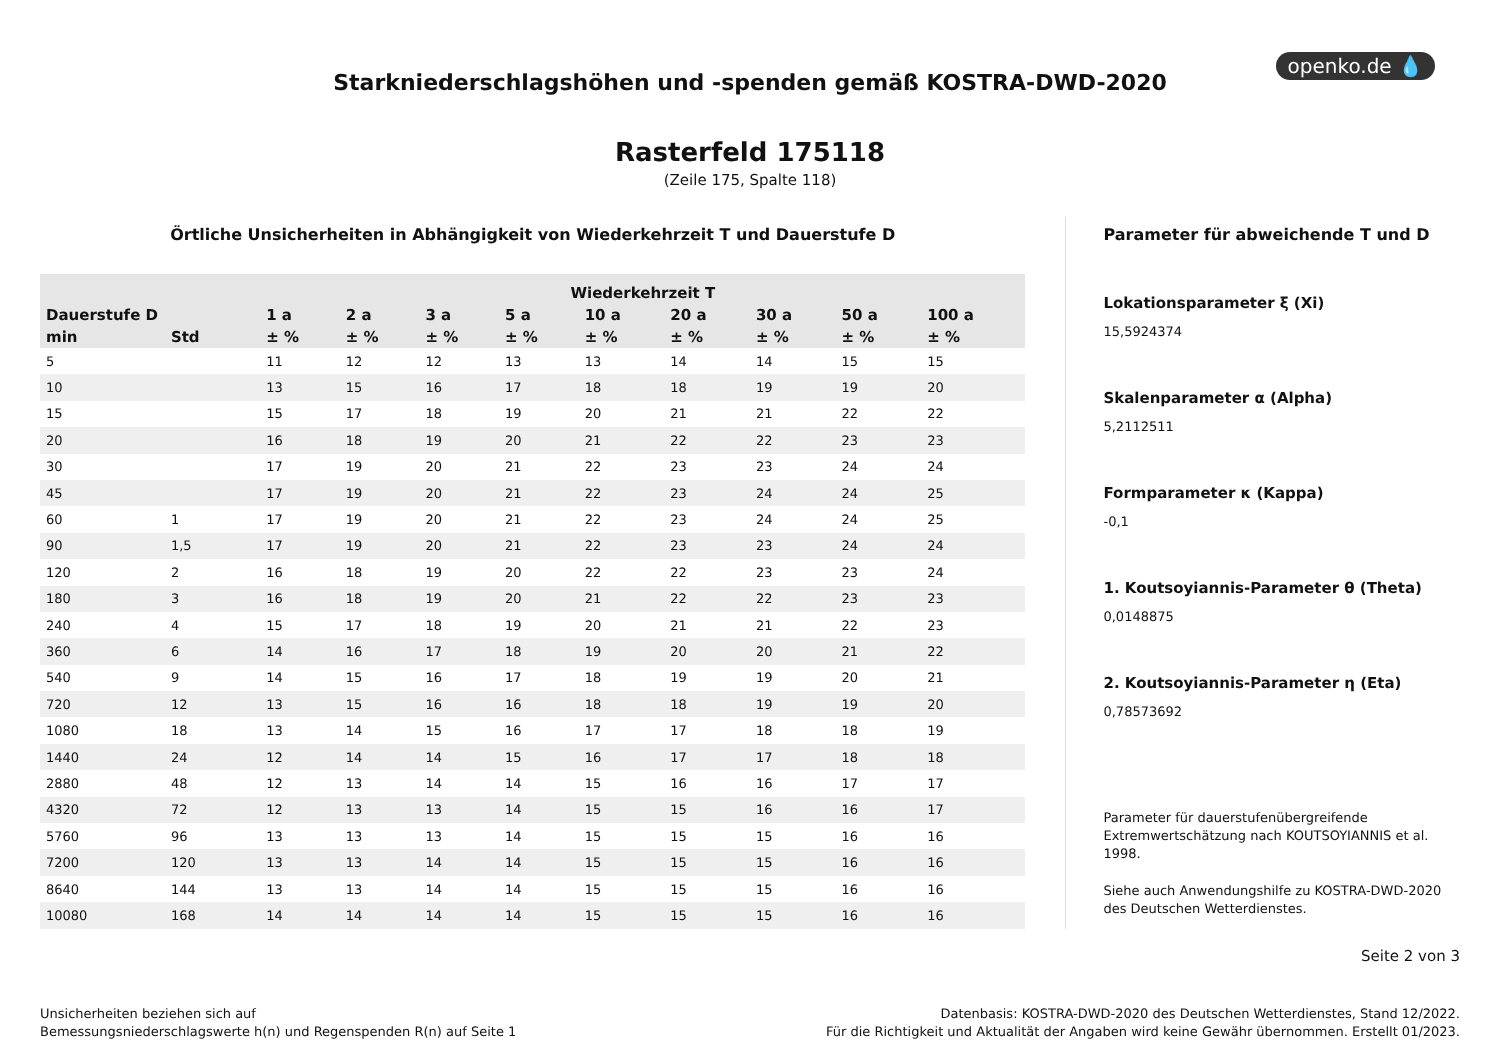openko.de 💧
Starkniederschlagshöhen und -spenden gemäß KOSTRA-DWD-2020
Rasterfeld 175118
(Zeile 175, Spalte 118)
Örtliche Unsicherheiten in Abhängigkeit von Wiederkehrzeit T und Dauerstufe D
| | | Wiederkehrzeit T | | | | | | | | |
| --- | --- | --- | --- | --- | --- | --- | --- | --- | --- | --- |
| Dauerstufe D | | 1 a | 2 a | 3 a | 5 a | 10 a | 20 a | 30 a | 50 a | 100 a |
| min | Std | ± % | ± % | ± % | ± % | ± % | ± % | ± % | ± % | ± % |
| 5 | | 11 | 12 | 12 | 13 | 13 | 14 | 14 | 15 | 15 |
| 10 | | 13 | 15 | 16 | 17 | 18 | 18 | 19 | 19 | 20 |
| 15 | | 15 | 17 | 18 | 19 | 20 | 21 | 21 | 22 | 22 |
| 20 | | 16 | 18 | 19 | 20 | 21 | 22 | 22 | 23 | 23 |
| 30 | | 17 | 19 | 20 | 21 | 22 | 23 | 23 | 24 | 24 |
| 45 | | 17 | 19 | 20 | 21 | 22 | 23 | 24 | 24 | 25 |
| 60 | 1 | 17 | 19 | 20 | 21 | 22 | 23 | 24 | 24 | 25 |
| 90 | 1,5 | 17 | 19 | 20 | 21 | 22 | 23 | 23 | 24 | 24 |
| 120 | 2 | 16 | 18 | 19 | 20 | 22 | 22 | 23 | 23 | 24 |
| 180 | 3 | 16 | 18 | 19 | 20 | 21 | 22 | 22 | 23 | 23 |
| 240 | 4 | 15 | 17 | 18 | 19 | 20 | 21 | 21 | 22 | 23 |
| 360 | 6 | 14 | 16 | 17 | 18 | 19 | 20 | 20 | 21 | 22 |
| 540 | 9 | 14 | 15 | 16 | 17 | 18 | 19 | 19 | 20 | 21 |
| 720 | 12 | 13 | 15 | 16 | 16 | 18 | 18 | 19 | 19 | 20 |
| 1080 | 18 | 13 | 14 | 15 | 16 | 17 | 17 | 18 | 18 | 19 |
| 1440 | 24 | 12 | 14 | 14 | 15 | 16 | 17 | 17 | 18 | 18 |
| 2880 | 48 | 12 | 13 | 14 | 14 | 15 | 16 | 16 | 17 | 17 |
| 4320 | 72 | 12 | 13 | 13 | 14 | 15 | 15 | 16 | 16 | 17 |
| 5760 | 96 | 13 | 13 | 13 | 14 | 15 | 15 | 15 | 16 | 16 |
| 7200 | 120 | 13 | 13 | 14 | 14 | 15 | 15 | 15 | 16 | 16 |
| 8640 | 144 | 13 | 13 | 14 | 14 | 15 | 15 | 15 | 16 | 16 |
| 10080 | 168 | 14 | 14 | 14 | 14 | 15 | 15 | 15 | 16 | 16 |
Parameter für abweichende T und D
Lokationsparameter ξ (Xi)
15,5924374
Skalenparameter α (Alpha)
5,2112511
Formparameter κ (Kappa)
-0,1
1. Koutsoyiannis-Parameter θ (Theta)
0,0148875
2. Koutsoyiannis-Parameter η (Eta)
0,78573692
Parameter für dauerstufenübergreifende Extremwertschätzung nach KOUTSOYIANNIS et al. 1998.
Siehe auch Anwendungshilfe zu KOSTRA-DWD-2020 des Deutschen Wetterdienstes.
Seite 2 von 3
Unsicherheiten beziehen sich auf
Bemessungsniederschlagswerte h(n) und Regenspenden R(n) auf Seite 1
Datenbasis: KOSTRA-DWD-2020 des Deutschen Wetterdienstes, Stand 12/2022.
Für die Richtigkeit und Aktualität der Angaben wird keine Gewähr übernommen. Erstellt 01/2023.